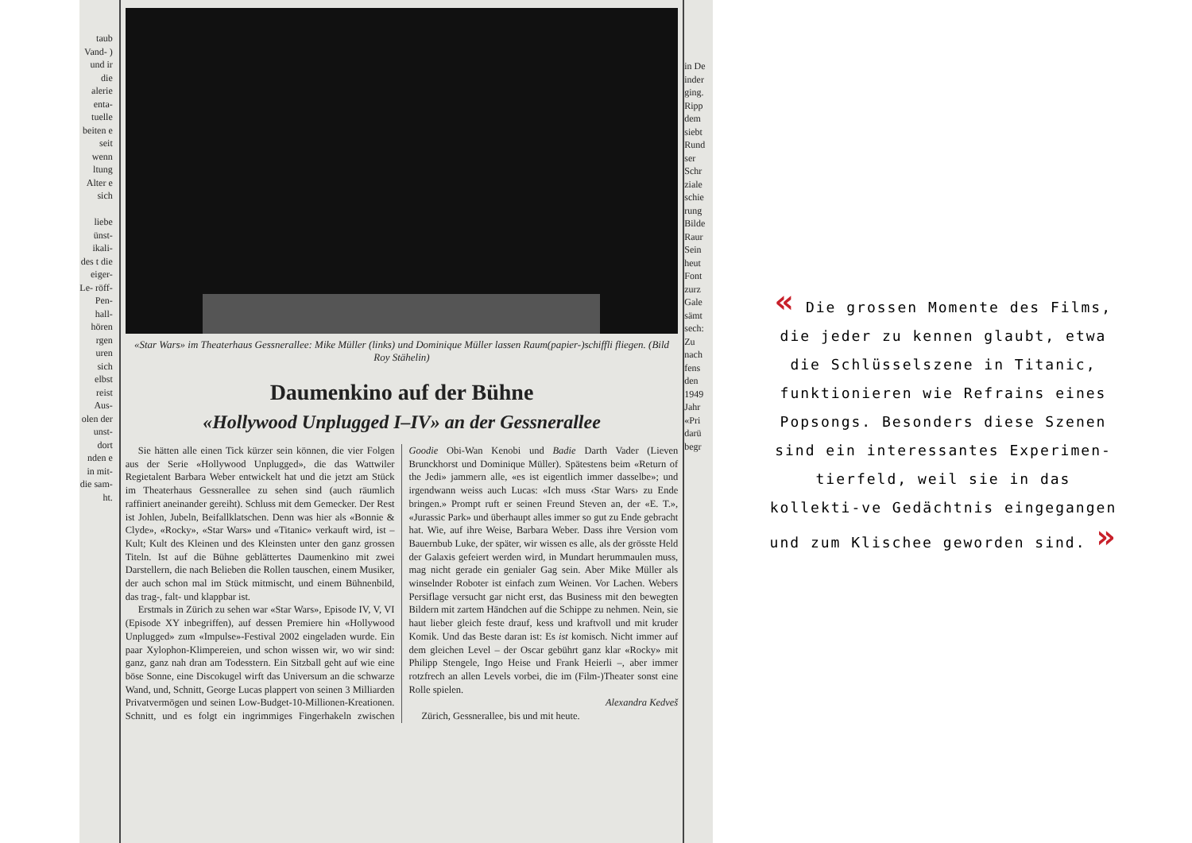taub Vand- ) und ir die alerie enta- tuelle beiten e seit wenn ltung Alter e sich
liebe ünst- ikali- des t die eiger- Le- röff- Pen- hall- hören rgen uren sich elbst reist Aus- olen der unst- dort nden e in mit- die sam- ht.
«Star Wars» im Theaterhaus Gessnerallee: Mike Müller (links) und Dominique Müller lassen Raum(papier-)schiffli fliegen. (Bild Roy Stähelin)
Daumenkino auf der Bühne
«Hollywood Unplugged I–IV» an der Gessnerallee
Sie hätten alle einen Tick kürzer sein können, die vier Folgen aus der Serie «Hollywood Unplugged», die das Wattwiler Regietalent Barbara Weber entwickelt hat und die jetzt am Stück im Theaterhaus Gessnerallee zu sehen sind (auch räumlich raffiniert aneinander gereiht). Schluss mit dem Gemecker. Der Rest ist Johlen, Jubeln, Beifallklatschen. Denn was hier als «Bonnie & Clyde», «Rocky», «Star Wars» und «Titanic» verkauft wird, ist – Kult; Kult des Kleinen und des Kleinsten unter den ganz grossen Titeln. Ist auf die Bühne geblättertes Daumenkino mit zwei Darstellern, die nach Belieben die Rollen tauschen, einem Musiker, der auch schon mal im Stück mitmischt, und einem Bühnenbild, das trag-, falt- und klappbar ist.
Erstmals in Zürich zu sehen war «Star Wars», Episode IV, V, VI (Episode XY inbegriffen), auf dessen Premiere hin «Hollywood Unplugged» zum «Impulse»-Festival 2002 eingeladen wurde. Ein paar Xylophon-Klimpereien, und schon wissen wir, wo wir sind: ganz, ganz nah dran am Todesstern. Ein Sitzball geht auf wie eine böse Sonne, eine Discokugel wirft das Universum an die schwarze Wand, und, Schnitt, George Lucas plappert von seinen 3 Milliarden Privatvermögen und seinen Low-Budget-10-Millionen-Kreationen. Schnitt, und es folgt ein ingrimmiges Fingerhakeln zwischen Goodie Obi-Wan Kenobi und Badie Darth Vader (Lieven Brunckhorst und Dominique Müller). Spätestens beim «Return of the Jedi» jammern alle, «es ist eigentlich immer dasselbe»; und irgendwann weiss auch Lucas: «Ich muss ‹Star Wars› zu Ende bringen.» Prompt ruft er seinen Freund Steven an, der «E. T.», «Jurassic Park» und überhaupt alles immer so gut zu Ende gebracht hat. Wie, auf ihre Weise, Barbara Weber. Dass ihre Version vom Bauernbub Luke, der später, wir wissen es alle, als der grösste Held der Galaxis gefeiert werden wird, in Mundart herummaulen muss, mag nicht gerade ein genialer Gag sein. Aber Mike Müller als winselnder Roboter ist einfach zum Weinen. Vor Lachen. Webers Persiflage versucht gar nicht erst, das Business mit den bewegten Bildern mit zartem Händchen auf die Schippe zu nehmen. Nein, sie haut lieber gleich feste drauf, kess und kraftvoll und mit kruder Komik. Und das Beste daran ist: Es ist komisch. Nicht immer auf dem gleichen Level – der Oscar gebührt ganz klar «Rocky» mit Philipp Stengele, Ingo Heise und Frank Heierli –, aber immer rotzfrech an allen Levels vorbei, die im (Film-)Theater sonst eine Rolle spielen.
Alexandra Kedveš
Zürich, Gessnerallee, bis und mit heute.
in De inder ging. Ripp dem siebt Rund ser Schr ziale schie rung Bilde Raur Sein heut Font zurz Gale sämt sech: Zu nach fens den 1949 Jahr «Pri darü begr
« Die grossen Momente des Films, die jeder zu kennen glaubt, etwa die Schlüsselszene in Titanic, funktionieren wie Refrains eines Popsongs. Besonders diese Szenen sind ein interessantes Experimen-tierfeld, weil sie in das kollekti-ve Gedächtnis eingegangen und zum Klischee geworden sind. »